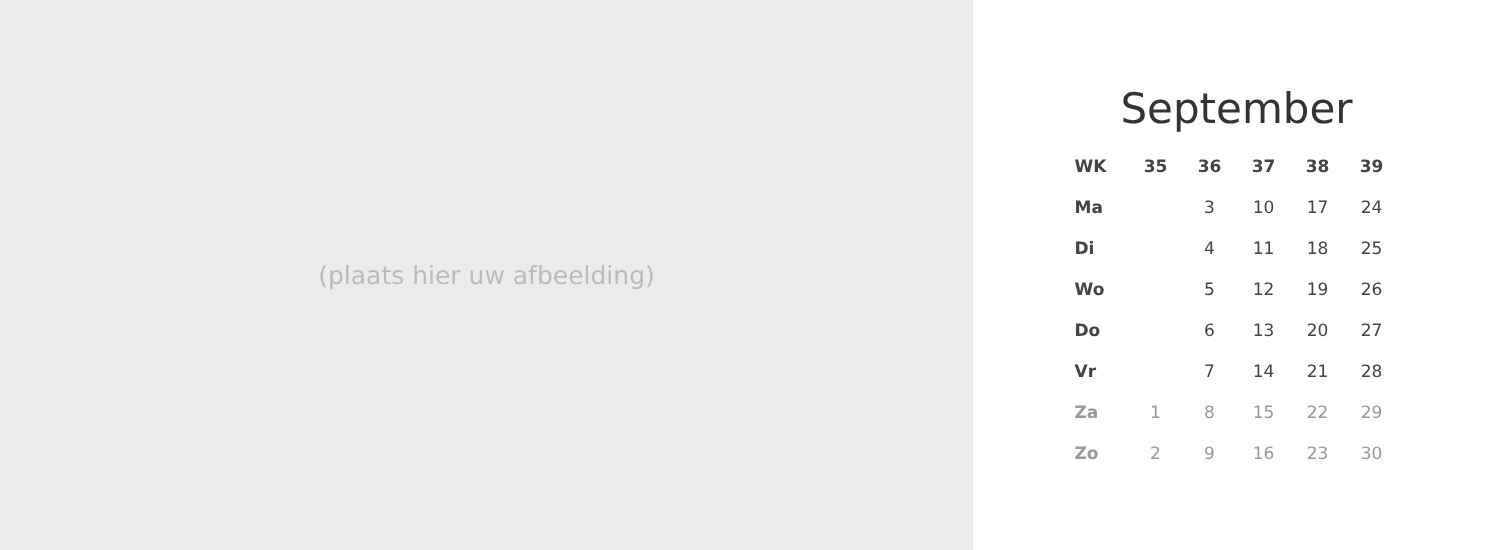(plaats hier uw afbeelding)
September
| WK | 35 | 36 | 37 | 38 | 39 |
| --- | --- | --- | --- | --- | --- |
| Ma | | 3 | 10 | 17 | 24 |
| Di | | 4 | 11 | 18 | 25 |
| Wo | | 5 | 12 | 19 | 26 |
| Do | | 6 | 13 | 20 | 27 |
| Vr | | 7 | 14 | 21 | 28 |
| Za | 1 | 8 | 15 | 22 | 29 |
| Zo | 2 | 9 | 16 | 23 | 30 |